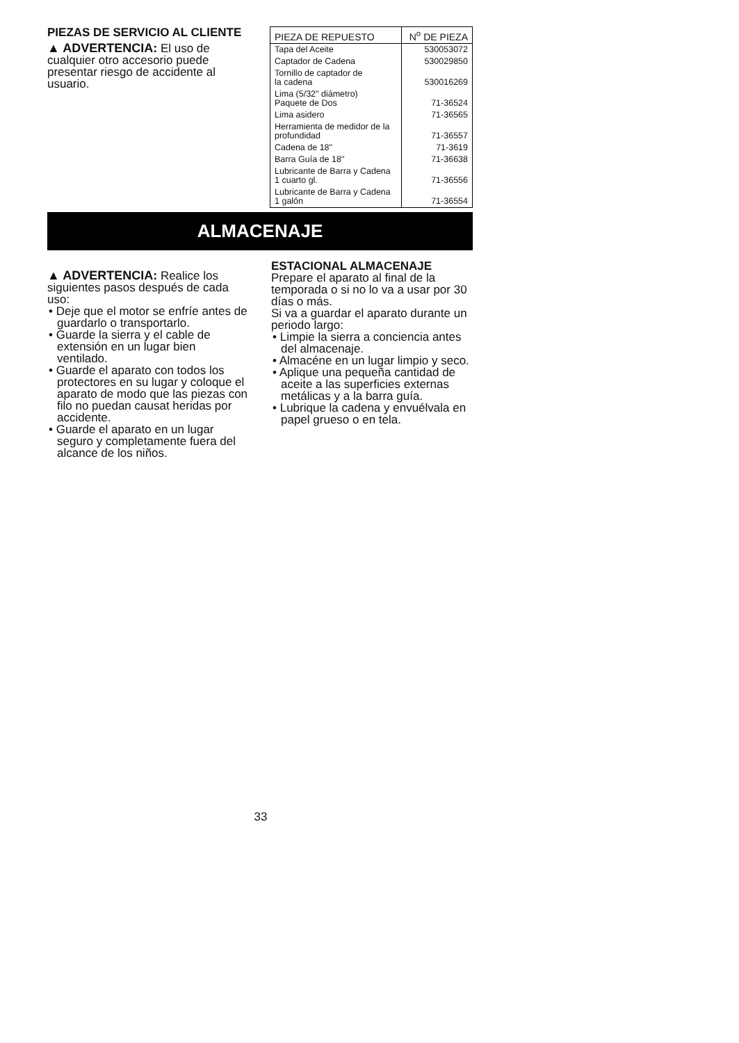PIEZAS DE SERVICIO AL CLIENTE
▲ ADVERTENCIA: El uso de cualquier otro accesorio puede presentar riesgo de accidente al usuario.
| PIEZA DE REPUESTO | N<sup>o</sup> DE PIEZA |
| --- | --- |
| Tapa del Aceite | 530053072 |
| Captador de Cadena | 530029850 |
| Tornillo de captador de la cadena | 530016269 |
| Lima (5/32" diámetro) Paquete de Dos | 71-36524 |
| Lima asidero | 71-36565 |
| Herramienta de medidor de la profundidad | 71-36557 |
| Cadena de 18" | 71-3619 |
| Barra Guía de 18" | 71-36638 |
| Lubricante de Barra y Cadena 1 cuarto gl. | 71-36556 |
| Lubricante de Barra y Cadena 1 galón | 71-36554 |
ALMACENAJE
▲ ADVERTENCIA: Realice los siguientes pasos después de cada uso:
• Deje que el motor se enfríe antes de guardarlo o transportarlo.
• Guarde la sierra y el cable de extensión en un lugar bien ventilado.
• Guarde el aparato con todos los protectores en su lugar y coloque el aparato de modo que las piezas con filo no puedan causat heridas por accidente.
• Guarde el aparato en un lugar seguro y completamente fuera del alcance de los niños.
ESTACIONAL ALMACENAJE
Prepare el aparato al final de la temporada o si no lo va a usar por 30 días o más.
Si va a guardar el aparato durante un periodo largo:
• Limpie la sierra a conciencia antes del almacenaje.
• Almacéne en un lugar limpio y seco.
• Aplique una pequeña cantidad de aceite a las superficies externas metálicas y a la barra guía.
• Lubrique la cadena y envuélvala en papel grueso o en tela.
33